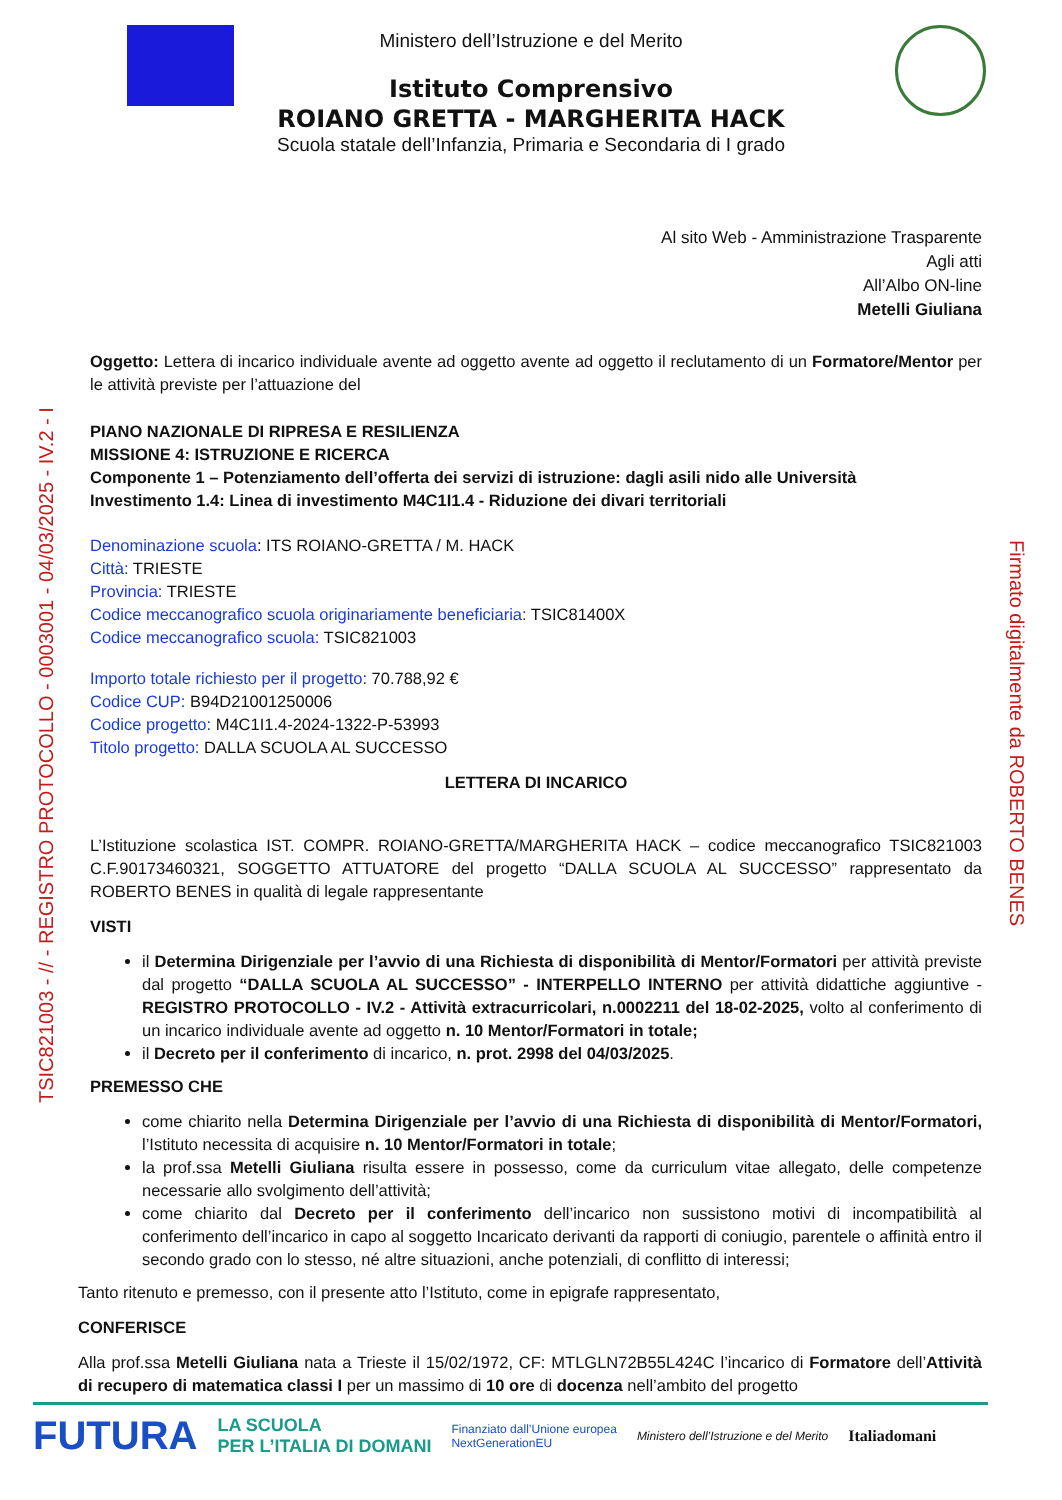Ministero dell’Istruzione e del Merito
Istituto Comprensivo
ROIANO GRETTA - MARGHERITA HACK
Scuola statale dell’Infanzia, Primaria e Secondaria di I grado
Al sito Web - Amministrazione Trasparente
Agli atti
All’Albo ON-line
Metelli Giuliana
Oggetto: Lettera di incarico individuale avente ad oggetto avente ad oggetto il reclutamento di un Formatore/Mentor per le attività previste per l’attuazione del
PIANO NAZIONALE DI RIPRESA E RESILIENZA
MISSIONE 4: ISTRUZIONE E RICERCA
Componente 1 – Potenziamento dell’offerta dei servizi di istruzione: dagli asili nido alle Università
Investimento 1.4: Linea di investimento M4C1I1.4 - Riduzione dei divari territoriali
Denominazione scuola: ITS ROIANO-GRETTA / M. HACK
Città: TRIESTE
Provincia: TRIESTE
Codice meccanografico scuola originariamente beneficiaria: TSIC81400X
Codice meccanografico scuola: TSIC821003
Importo totale richiesto per il progetto: 70.788,92 €
Codice CUP: B94D21001250006
Codice progetto: M4C1I1.4-2024-1322-P-53993
Titolo progetto: DALLA SCUOLA AL SUCCESSO
LETTERA DI INCARICO
L’Istituzione scolastica IST. COMPR. ROIANO-GRETTA/MARGHERITA HACK – codice meccanografico TSIC821003 C.F.90173460321, SOGGETTO ATTUATORE del progetto “DALLA SCUOLA AL SUCCESSO” rappresentato da ROBERTO BENES in qualità di legale rappresentante
VISTI
il Determina Dirigenziale per l’avvio di una Richiesta di disponibilità di Mentor/Formatori per attività previste dal progetto “DALLA SCUOLA AL SUCCESSO” - INTERPELLO INTERNO per attività didattiche aggiuntive - REGISTRO PROTOCOLLO - IV.2 - Attività extracurricolari, n.0002211 del 18-02-2025, volto al conferimento di un incarico individuale avente ad oggetto n. 10 Mentor/Formatori in totale;
il Decreto per il conferimento di incarico, n. prot. 2998 del 04/03/2025.
PREMESSO CHE
come chiarito nella Determina Dirigenziale per l’avvio di una Richiesta di disponibilità di Mentor/Formatori, l’Istituto necessita di acquisire n. 10 Mentor/Formatori in totale;
la prof.ssa Metelli Giuliana risulta essere in possesso, come da curriculum vitae allegato, delle competenze necessarie allo svolgimento dell’attività;
come chiarito dal Decreto per il conferimento dell’incarico non sussistono motivi di incompatibilità al conferimento dell’incarico in capo al soggetto Incaricato derivanti da rapporti di coniugio, parentele o affinità entro il secondo grado con lo stesso, né altre situazioni, anche potenziali, di conflitto di interessi;
Tanto ritenuto e premesso, con il presente atto l’Istituto, come in epigrafe rappresentato,
CONFERISCE
Alla prof.ssa Metelli Giuliana nata a Trieste il 15/02/1972, CF: MTLGLN72B55L424C l’incarico di Formatore dell’Attività di recupero di matematica classi I per un massimo di 10 ore di docenza nell’ambito del progetto
TSIC821003 - // - REGISTRO PROTOCOLLO - 0003001 - 04/03/2025 - IV.2 - I
Firmato digitalmente da ROBERTO BENES
FUTURA LA SCUOLA
PER L’ITALIA DI DOMANI Finanziato dall’Unione europea
NextGenerationEU Ministero dell’Istruzione e del Merito Italiadomani